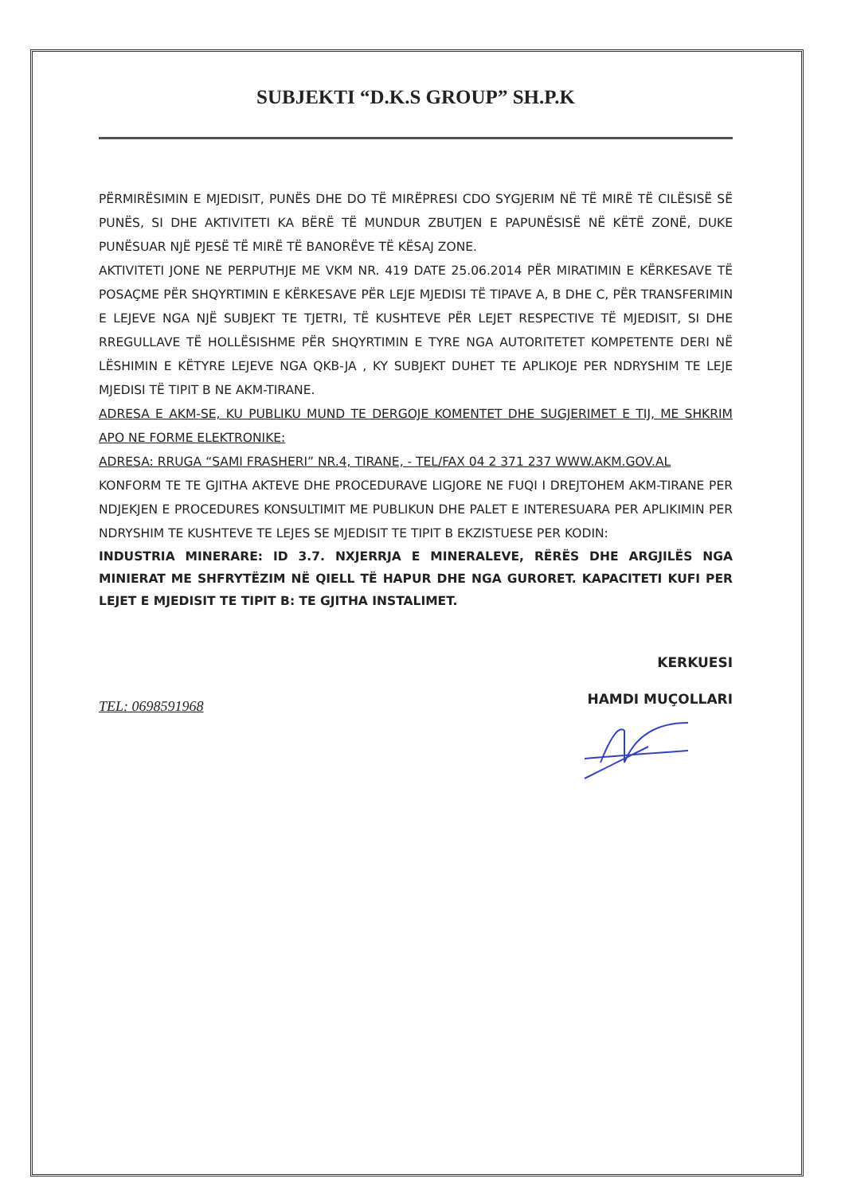SUBJEKTI “D.K.S GROUP” SH.P.K
PËRMIRËSIMIN E MJEDISIT, PUNËS DHE DO TË MIRËPRESI CDO SYGJERIM NË TË MIRË TË CILËSISË SË PUNËS, SI DHE AKTIVITETI KA BËRË TË MUNDUR ZBUTJEN E PAPUNËSISË NË KËTË ZONË, DUKE PUNËSUAR NJË PJESË TË MIRË TË BANORËVE TË KËSAJ ZONE.
AKTIVITETI JONE NE PERPUTHJE ME VKM NR. 419 DATE 25.06.2014 PËR MIRATIMIN E KËRKESAVE TË POSAÇME PËR SHQYRTIMIN E KËRKESAVE PËR LEJE MJEDISI TË TIPAVE A, B DHE C, PËR TRANSFERIMIN E LEJEVE NGA NJË SUBJEKT TE TJETRI, TË KUSHTEVE PËR LEJET RESPECTIVE TË MJEDISIT, SI DHE RREGULLAVE TË HOLLËSISHME PËR SHQYRTIMIN E TYRE NGA AUTORITETET KOMPETENTE DERI NË LËSHIMIN E KËTYRE LEJEVE NGA QKB-JA , KY SUBJEKT DUHET TE APLIKOJE PER NDRYSHIM TE LEJE MJEDISI TË TIPIT B NE AKM-TIRANE.
ADRESA E AKM-SE, KU PUBLIKU MUND TE DERGOJE KOMENTET DHE SUGJERIMET E TIJ, ME SHKRIM APO NE FORME ELEKTRONIKE:
ADRESA: RRUGA “SAMI FRASHERI” NR.4, TIRANE, - TEL/FAX 04 2 371 237 WWW.AKM.GOV.AL
KONFORM TE TE GJITHA AKTEVE DHE PROCEDURAVE LIGJORE NE FUQI I DREJTOHEM AKM-TIRANE PER NDJEKJEN E PROCEDURES KONSULTIMIT ME PUBLIKUN DHE PALET E INTERESUARA PER APLIKIMIN PER NDRYSHIM TE KUSHTEVE TE LEJES SE MJEDISIT TE TIPIT B EKZISTUESE PER KODIN:
INDUSTRIA MINERARE: ID 3.7. NXJERRJA E MINERALEVE, RËRËS DHE ARGJILËS NGA MINIERAT ME SHFRYTËZIM NË QIELL TË HAPUR DHE NGA GURORET. KAPACITETI KUFI PER LEJET E MJEDISIT TE TIPIT B: TE GJITHA INSTALIMET.
KERKUESI
HAMDI MUÇOLLARI
TEL: 0698591968